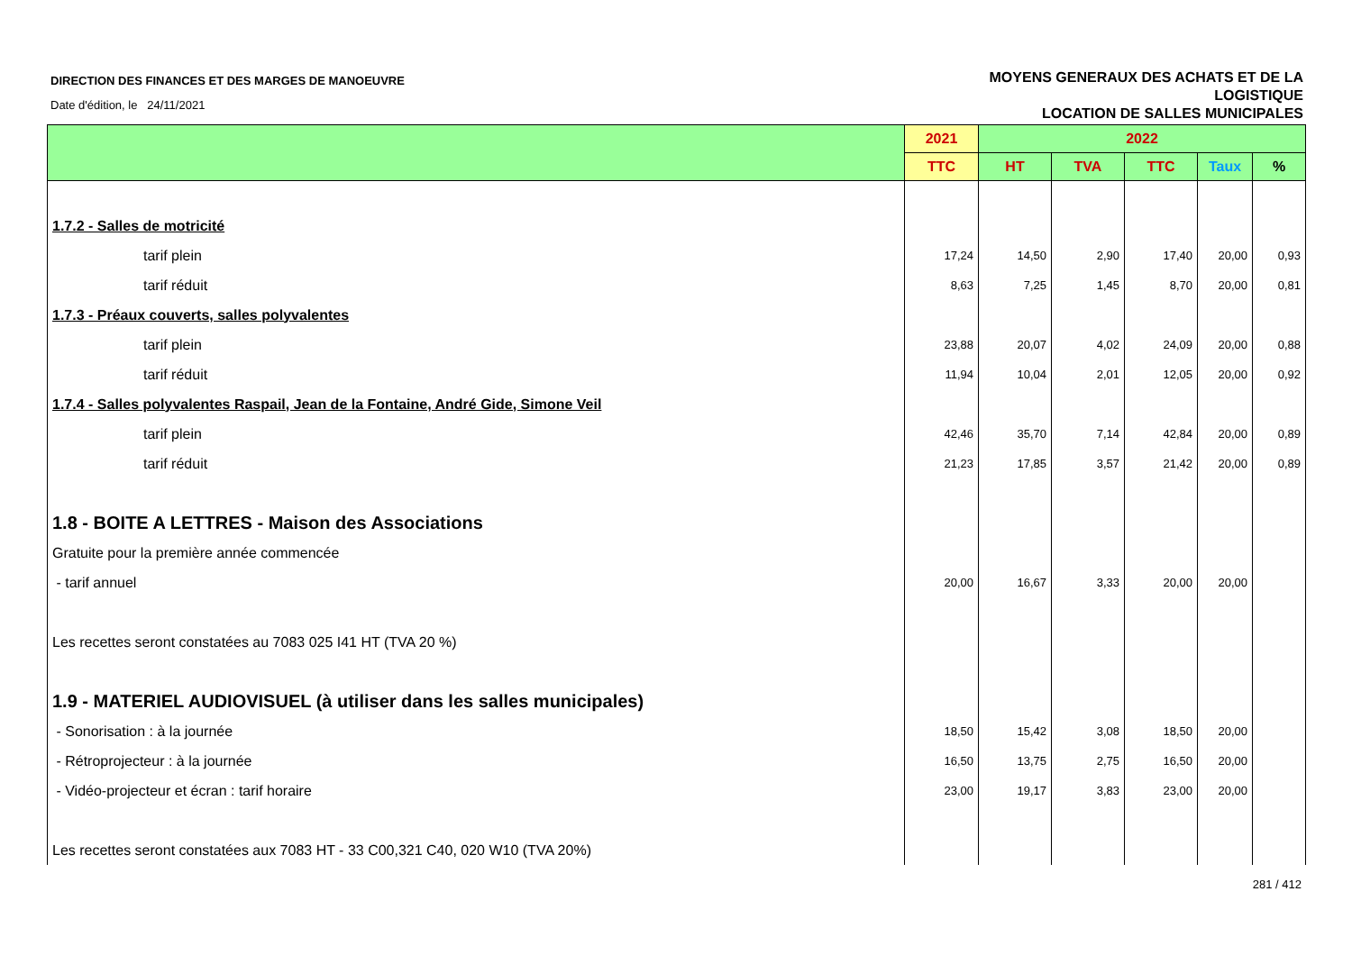DIRECTION DES FINANCES ET DES MARGES DE MANOEUVRE
Date d'édition, le 24/11/2021
MOYENS GENERAUX DES ACHATS ET DE LA
LOGISTIQUE
LOCATION DE SALLES MUNICIPALES
| | 2021 | 2022 | | | | |
| --- | --- | --- | --- | --- | --- | --- |
| | TTC | HT | TVA | TTC | Taux | % |
| 1.7.2 - Salles de motricité | | | | | | |
| tarif plein | 17,24 | 14,50 | 2,90 | 17,40 | 20,00 | 0,93 |
| tarif réduit | 8,63 | 7,25 | 1,45 | 8,70 | 20,00 | 0,81 |
| 1.7.3 - Préaux couverts, salles polyvalentes | | | | | | |
| tarif plein | 23,88 | 20,07 | 4,02 | 24,09 | 20,00 | 0,88 |
| tarif réduit | 11,94 | 10,04 | 2,01 | 12,05 | 20,00 | 0,92 |
| 1.7.4 - Salles polyvalentes Raspail, Jean de la Fontaine, André Gide, Simone Veil | | | | | | |
| tarif plein | 42,46 | 35,70 | 7,14 | 42,84 | 20,00 | 0,89 |
| tarif réduit | 21,23 | 17,85 | 3,57 | 21,42 | 20,00 | 0,89 |
| 1.8 - BOITE A LETTRES - Maison des Associations | | | | | | |
| Gratuite pour la première année commencée | | | | | | |
| - tarif annuel | 20,00 | 16,67 | 3,33 | 20,00 | 20,00 | |
| Les recettes seront constatées au 7083 025 I41 HT (TVA 20 %) | | | | | | |
| 1.9 - MATERIEL AUDIOVISUEL (à utiliser dans les salles municipales) | | | | | | |
| - Sonorisation : à la journée | 18,50 | 15,42 | 3,08 | 18,50 | 20,00 | |
| - Rétroprojecteur : à la journée | 16,50 | 13,75 | 2,75 | 16,50 | 20,00 | |
| - Vidéo-projecteur et écran : tarif horaire | 23,00 | 19,17 | 3,83 | 23,00 | 20,00 | |
| Les recettes seront constatées aux 7083 HT - 33 C00,321 C40, 020 W10 (TVA 20%) | | | | | | |
281 / 412